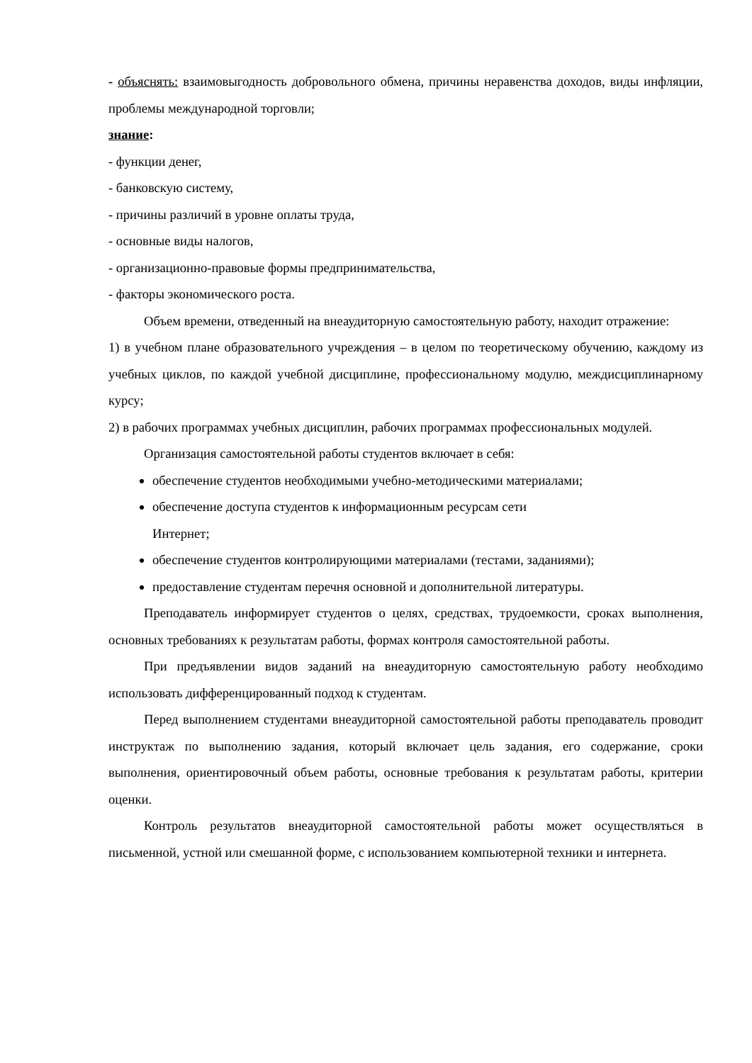- объяснять: взаимовыгодность добровольного обмена, причины неравенства доходов, виды инфляции, проблемы международной торговли;
знание:
- функции денег,
- банковскую систему,
- причины различий в уровне оплаты труда,
- основные виды налогов,
- организационно-правовые формы предпринимательства,
- факторы экономического роста.
Объем времени, отведенный на внеаудиторную самостоятельную работу, находит отражение:
1) в учебном плане образовательного учреждения – в целом по теоретическому обучению, каждому из учебных циклов, по каждой учебной дисциплине, профессиональному модулю, междисциплинарному курсу;
2) в рабочих программах учебных дисциплин, рабочих программах профессиональных модулей.
Организация самостоятельной работы студентов включает в себя:
обеспечение студентов необходимыми учебно-методическими материалами;
обеспечение доступа студентов к информационным ресурсам сети
Интернет;
обеспечение студентов контролирующими материалами (тестами, заданиями);
предоставление студентам перечня основной и дополнительной литературы.
Преподаватель информирует студентов о целях, средствах, трудоемкости, сроках выполнения, основных требованиях к результатам работы, формах контроля самостоятельной работы.
При предъявлении видов заданий на внеаудиторную самостоятельную работу необходимо использовать дифференцированный подход к студентам.
Перед выполнением студентами внеаудиторной самостоятельной работы преподаватель проводит инструктаж по выполнению задания, который включает цель задания, его содержание, сроки выполнения, ориентировочный объем работы, основные требования к результатам работы, критерии оценки.
Контроль результатов внеаудиторной самостоятельной работы может осуществляться в письменной, устной или смешанной форме, с использованием компьютерной техники и интернета.